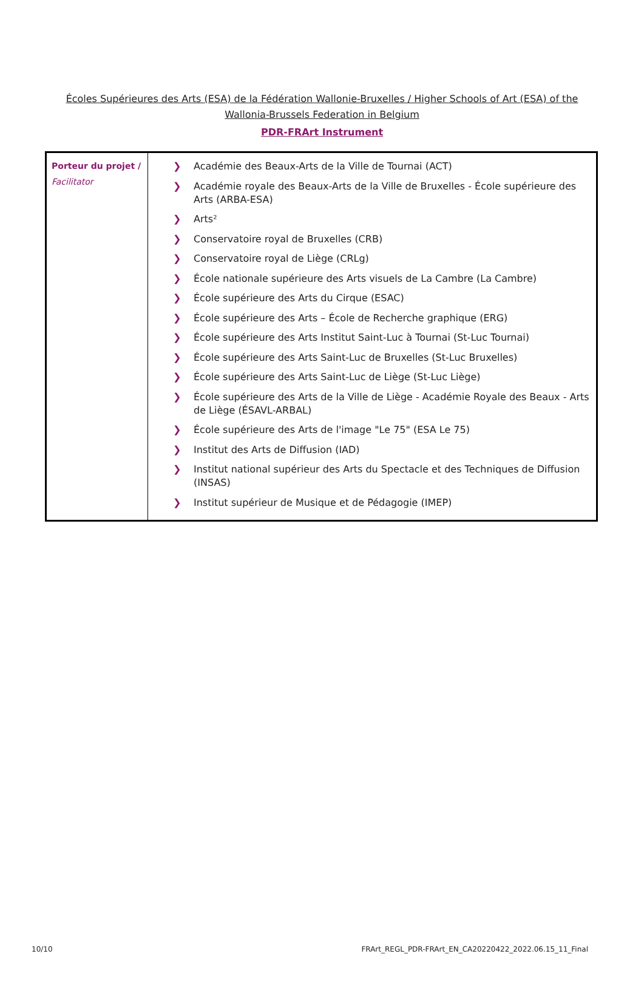Écoles Supérieures des Arts (ESA) de la Fédération Wallonie-Bruxelles / Higher Schools of Art (ESA) of the Wallonia-Brussels Federation in Belgium
PDR-FRArt Instrument
| Porteur du projet / Facilitator | ❯ Académie des Beaux-Arts de la Ville de Tournai (ACT) ❯ Académie royale des Beaux-Arts de la Ville de Bruxelles - École supérieure des Arts (ARBA-ESA) ❯ Arts² ❯ Conservatoire royal de Bruxelles (CRB) ❯ Conservatoire royal de Liège (CRLg) ❯ École nationale supérieure des Arts visuels de La Cambre (La Cambre) ❯ École supérieure des Arts du Cirque (ESAC) ❯ École supérieure des Arts – École de Recherche graphique (ERG) ❯ École supérieure des Arts Institut Saint-Luc à Tournai (St-Luc Tournai) ❯ École supérieure des Arts Saint-Luc de Bruxelles (St-Luc Bruxelles) ❯ École supérieure des Arts Saint-Luc de Liège (St-Luc Liège) ❯ École supérieure des Arts de la Ville de Liège - Académie Royale des Beaux - Arts de Liège (ÉSAVL-ARBAL) ❯ École supérieure des Arts de l'image "Le 75" (ESA Le 75) ❯ Institut des Arts de Diffusion (IAD) ❯ Institut national supérieur des Arts du Spectacle et des Techniques de Diffusion (INSAS) ❯ Institut supérieur de Musique et de Pédagogie (IMEP) |
10/10 FRArt_REGL_PDR-FRArt_EN_CA20220422_2022.06.15_11_Final